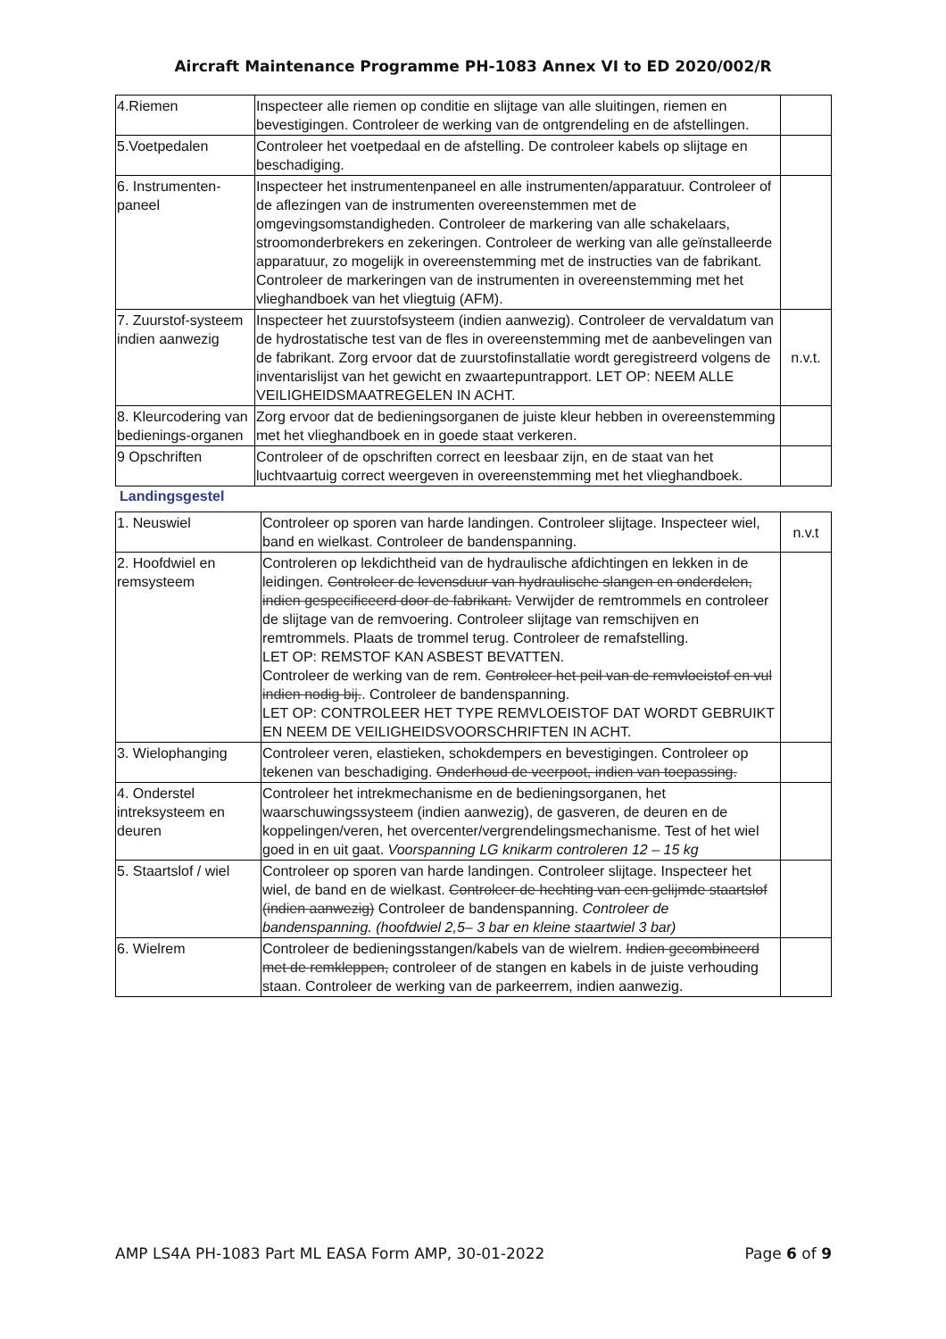Aircraft Maintenance Programme PH-1083 Annex VI to ED 2020/002/R
| 4.Riemen | Inspecteer alle riemen op conditie en slijtage van alle sluitingen, riemen en bevestigingen. Controleer de werking van de ontgrendeling en de afstellingen. | |
| 5.Voetpedalen | Controleer het voetpedaal en de afstelling. De controleer kabels op slijtage en beschadiging. | |
| 6. Instrumenten-paneel | Inspecteer het instrumentenpaneel en alle instrumenten/apparatuur. Controleer of de aflezingen van de instrumenten overeenstemmen met de omgevingsomstandigheden. Controleer de markering van alle schakelaars, stroomonderbrekers en zekeringen. Controleer de werking van alle geïnstalleerde apparatuur, zo mogelijk in overeenstemming met de instructies van de fabrikant. Controleer de markeringen van de instrumenten in overeenstemming met het vlieghandboek van het vliegtuig (AFM). | |
| 7. Zuurstof-systeem indien aanwezig | Inspecteer het zuurstofsysteem (indien aanwezig). Controleer de vervaldatum van de hydrostatische test van de fles in overeenstemming met de aanbevelingen van de fabrikant. Zorg ervoor dat de zuurstofinstallatie wordt geregistreerd volgens de inventarislijst van het gewicht en zwaartepuntrapport. LET OP: NEEM ALLE VEILIGHEIDSMAATREGELEN IN ACHT. | n.v.t. |
| 8. Kleurcodering van bedienings-organen | Zorg ervoor dat de bedieningsorganen de juiste kleur hebben in overeenstemming met het vlieghandboek en in goede staat verkeren. | |
| 9 Opschriften | Controleer of de opschriften correct en leesbaar zijn, en de staat van het luchtvaartuig correct weergeven in overeenstemming met het vlieghandboek. | |
Landingsgestel
| 1. Neuswiel | Controleer op sporen van harde landingen. Controleer slijtage. Inspecteer wiel, band en wielkast. Controleer de bandenspanning. | n.v.t |
| 2. Hoofdwiel en remsysteem | Controleren op lekdichtheid van de hydraulische afdichtingen en lekken in de leidingen. Controleer de levensduur van hydraulische slangen en onderdelen, indien gespecificeerd door de fabrikant. Verwijder de remtrommels en controleer de slijtage van de remvoering. Controleer slijtage van remschijven en remtrommels. Plaats de trommel terug. Controleer de remafstelling. LET OP: REMSTOF KAN ASBEST BEVATTEN. Controleer de werking van de rem. Controleer het peil van de remvloeistof en vul indien nodig bij. . Controleer de bandenspanning. LET OP: CONTROLEER HET TYPE REMVLOEISTOF DAT WORDT GEBRUIKT EN NEEM DE VEILIGHEIDSVOORSCHRIFTEN IN ACHT. | |
| 3. Wielophanging | Controleer veren, elastieken, schokdempers en bevestigingen. Controleer op tekenen van beschadiging. Onderhoud de veerpoot, indien van toepassing. | |
| 4. Onderstel intreksysteem en deuren | Controleer het intrekmechanisme en de bedieningsorganen, het waarschuwingssysteem (indien aanwezig), de gasveren, de deuren en de koppelingen/veren, het overcenter/vergrendelingsmechanisme. Test of het wiel goed in en uit gaat. Voorspanning LG knikarm controleren 12 – 15 kg | |
| 5. Staartslof / wiel | Controleer op sporen van harde landingen. Controleer slijtage. Inspecteer het wiel, de band en de wielkast. Controleer de hechting van een gelijmde staartslof (indien aanwezig) Controleer de bandenspanning. Controleer de bandenspanning. (hoofdwiel 2,5– 3 bar en kleine staartwiel 3 bar) | |
| 6. Wielrem | Controleer de bedieningsstangen/kabels van de wielrem. Indien gecombineerd met de remkleppen, controleer of de stangen en kabels in de juiste verhouding staan. Controleer de werking van de parkeerrem, indien aanwezig. | |
AMP LS4A PH-1083 Part ML EASA Form AMP, 30-01-2022 Page 6 of 9